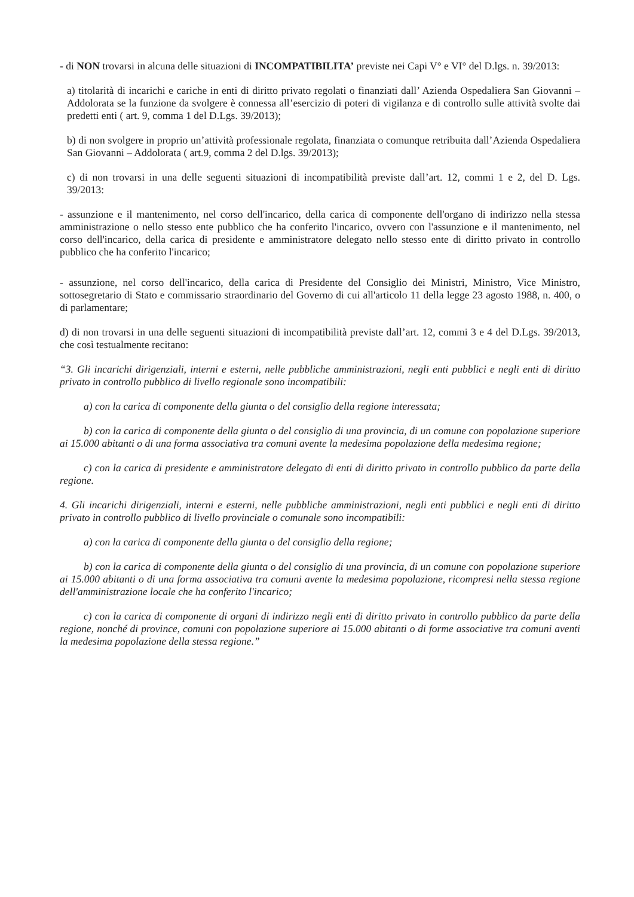- di NON trovarsi in alcuna delle situazioni di INCOMPATIBILITA’ previste nei Capi V° e VI° del D.lgs. n. 39/2013:
a) titolarità di incarichi e cariche in enti di diritto privato regolati o finanziati dall’ Azienda Ospedaliera San Giovanni – Addolorata se la funzione da svolgere è connessa all’esercizio di poteri di vigilanza e di controllo sulle attività svolte dai predetti enti ( art. 9, comma 1 del D.Lgs. 39/2013);
b) di non svolgere in proprio un’attività professionale regolata, finanziata o comunque retribuita dall’Azienda Ospedaliera San Giovanni – Addolorata ( art.9, comma 2 del D.lgs. 39/2013);
c) di non trovarsi in una delle seguenti situazioni di incompatibilità previste dall’art. 12, commi 1 e 2, del D. Lgs. 39/2013:
- assunzione e il mantenimento, nel corso dell'incarico, della carica di componente dell'organo di indirizzo nella stessa amministrazione o nello stesso ente pubblico che ha conferito l'incarico, ovvero con l'assunzione e il mantenimento, nel corso dell'incarico, della carica di presidente e amministratore delegato nello stesso ente di diritto privato in controllo pubblico che ha conferito l'incarico;
- assunzione, nel corso dell'incarico, della carica di Presidente del Consiglio dei Ministri, Ministro, Vice Ministro, sottosegretario di Stato e commissario straordinario del Governo di cui all'articolo 11 della legge 23 agosto 1988, n. 400, o di parlamentare;
d) di non trovarsi in una delle seguenti situazioni di incompatibilità previste dall’art. 12, commi 3 e 4 del D.Lgs. 39/2013, che così testualmente recitano:
“3. Gli incarichi dirigenziali, interni e esterni, nelle pubbliche amministrazioni, negli enti pubblici e negli enti di diritto privato in controllo pubblico di livello regionale sono incompatibili:
a) con la carica di componente della giunta o del consiglio della regione interessata;
b) con la carica di componente della giunta o del consiglio di una provincia, di un comune con popolazione superiore ai 15.000 abitanti o di una forma associativa tra comuni avente la medesima popolazione della medesima regione;
c) con la carica di presidente e amministratore delegato di enti di diritto privato in controllo pubblico da parte della regione.
4. Gli incarichi dirigenziali, interni e esterni, nelle pubbliche amministrazioni, negli enti pubblici e negli enti di diritto privato in controllo pubblico di livello provinciale o comunale sono incompatibili:
a) con la carica di componente della giunta o del consiglio della regione;
b) con la carica di componente della giunta o del consiglio di una provincia, di un comune con popolazione superiore ai 15.000 abitanti o di una forma associativa tra comuni avente la medesima popolazione, ricompresi nella stessa regione dell'amministrazione locale che ha conferito l'incarico;
c) con la carica di componente di organi di indirizzo negli enti di diritto privato in controllo pubblico da parte della regione, nonché di province, comuni con popolazione superiore ai 15.000 abitanti o di forme associative tra comuni aventi la medesima popolazione della stessa regione.”